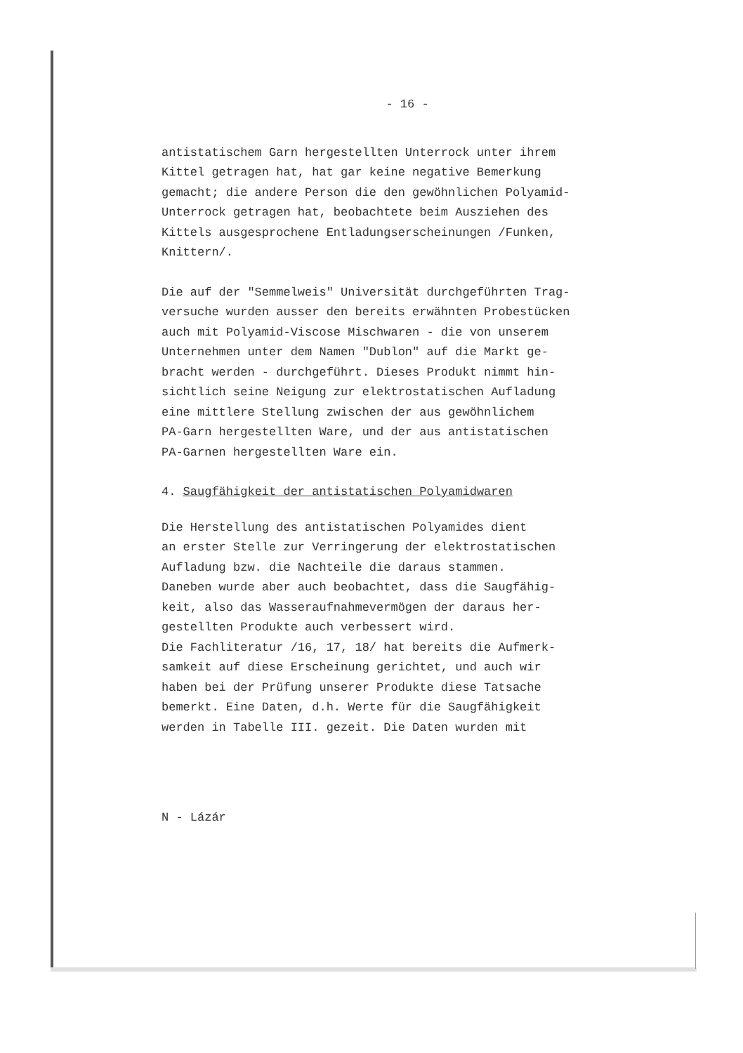- 16 -
antistatischem Garn hergestellten Unterrock unter ihrem
Kittel getragen hat, hat gar keine negative Bemerkung
gemacht; die andere Person die den gewöhnlichen Polyamid-
Unterrock getragen hat, beobachtete beim Ausziehen des
Kittels ausgesprochene Entladungserscheinungen /Funken,
Knittern/.
Die auf der "Semmelweis" Universität durchgeführten Trag-
versuche wurden ausser den bereits erwähnten Probestücken
auch mit Polyamid-Viscose Mischwaren - die von unserem
Unternehmen unter dem Namen "Dublon" auf die Markt ge-
bracht werden - durchgeführt. Dieses Produkt nimmt hin-
sichtlich seine Neigung zur elektrostatischen Aufladung
eine mittlere Stellung zwischen der aus gewöhnlichem
PA-Garn hergestellten Ware, und der aus antistatischen
PA-Garnen hergestellten Ware ein.
4. Saugfähigkeit der antistatischen Polyamidwaren
Die Herstellung des antistatischen Polyamides dient
an erster Stelle zur Verringerung der elektrostatischen
Aufladung bzw. die Nachteile die daraus stammen.
Daneben wurde aber auch beobachtet, dass die Saugfähig-
keit, also das Wasseraufnahmevermögen der daraus her-
gestellten Produkte auch verbessert wird.
Die Fachliteratur /16, 17, 18/ hat bereits die Aufmerk-
samkeit auf diese Erscheinung gerichtet, und auch wir
haben bei der Prüfung unserer Produkte diese Tatsache
bemerkt. Eine Daten, d.h. Werte für die Saugfähigkeit
werden in Tabelle III. gezeit. Die Daten wurden mit
N - Lázár